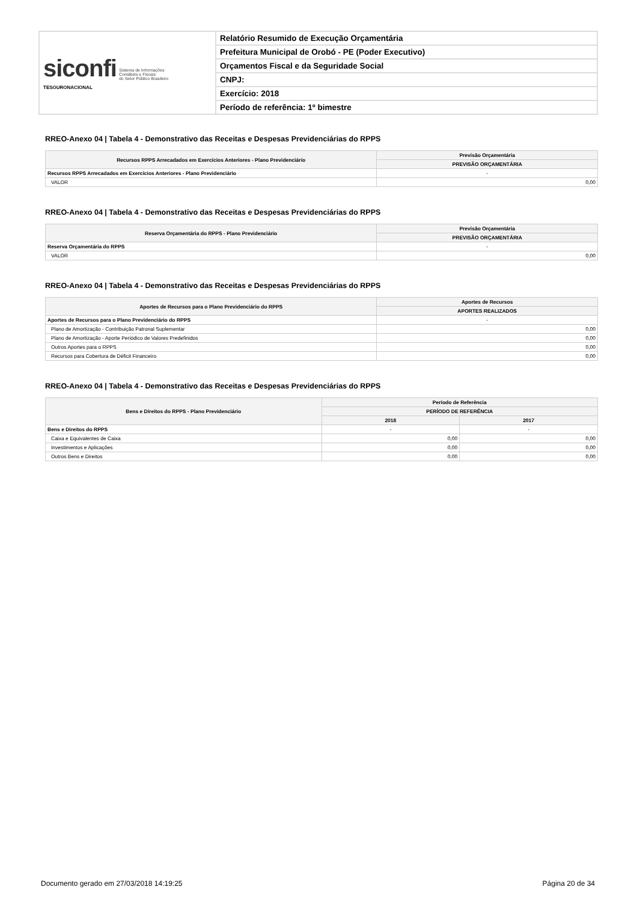| siconfi Sistema de Informações Contábeis e Fiscais do Setor Público Brasileiro TESOURONACIONAL | Relatório Resumido de Execução Orçamentária |
| | Prefeitura Municipal de Orobó - PE (Poder Executivo) |
| | Orçamentos Fiscal e da Seguridade Social |
| | CNPJ: |
| | Exercício: 2018 |
| | Período de referência: 1º bimestre |
RREO-Anexo 04 | Tabela 4 - Demonstrativo das Receitas e Despesas Previdenciárias do RPPS
| Recursos RPPS Arrecadados em Exercícios Anteriores - Plano Previdenciário | Previsão Orçamentária |
| --- | --- |
| | PREVISÃO ORÇAMENTÁRIA |
| Recursos RPPS Arrecadados em Exercícios Anteriores - Plano Previdenciário | - |
| VALOR | 0,00 |
RREO-Anexo 04 | Tabela 4 - Demonstrativo das Receitas e Despesas Previdenciárias do RPPS
| Reserva Orçamentária do RPPS - Plano Previdenciário | Previsão Orçamentária |
| --- | --- |
| | PREVISÃO ORÇAMENTÁRIA |
| Reserva Orçamentária do RPPS | - |
| VALOR | 0,00 |
RREO-Anexo 04 | Tabela 4 - Demonstrativo das Receitas e Despesas Previdenciárias do RPPS
| Aportes de Recursos para o Plano Previdenciário do RPPS | Aportes de Recursos |
| --- | --- |
| | APORTES REALIZADOS |
| Aportes de Recursos para o Plano Previdenciário do RPPS | - |
| Plano de Amortização - Contribuição Patronal Suplementar | 0,00 |
| Plano de Amortização - Aporte Periódico de Valores Predefinidos | 0,00 |
| Outros Aportes para o RPPS | 0,00 |
| Recursos para Cobertura de Déficit Financeiro | 0,00 |
RREO-Anexo 04 | Tabela 4 - Demonstrativo das Receitas e Despesas Previdenciárias do RPPS
| Bens e Direitos do RPPS - Plano Previdenciário | Período de Referência | |
| --- | --- | --- |
| | PERÍODO DE REFERÊNCIA | |
| | 2018 | 2017 |
| Bens e Direitos do RPPS | - | - |
| Caixa e Equivalentes de Caixa | 0,00 | 0,00 |
| Investimentos e Aplicações | 0,00 | 0,00 |
| Outros Bens e Direitos | 0,00 | 0,00 |
Documento gerado em 27/03/2018 14:19:25 Página 20 de 34